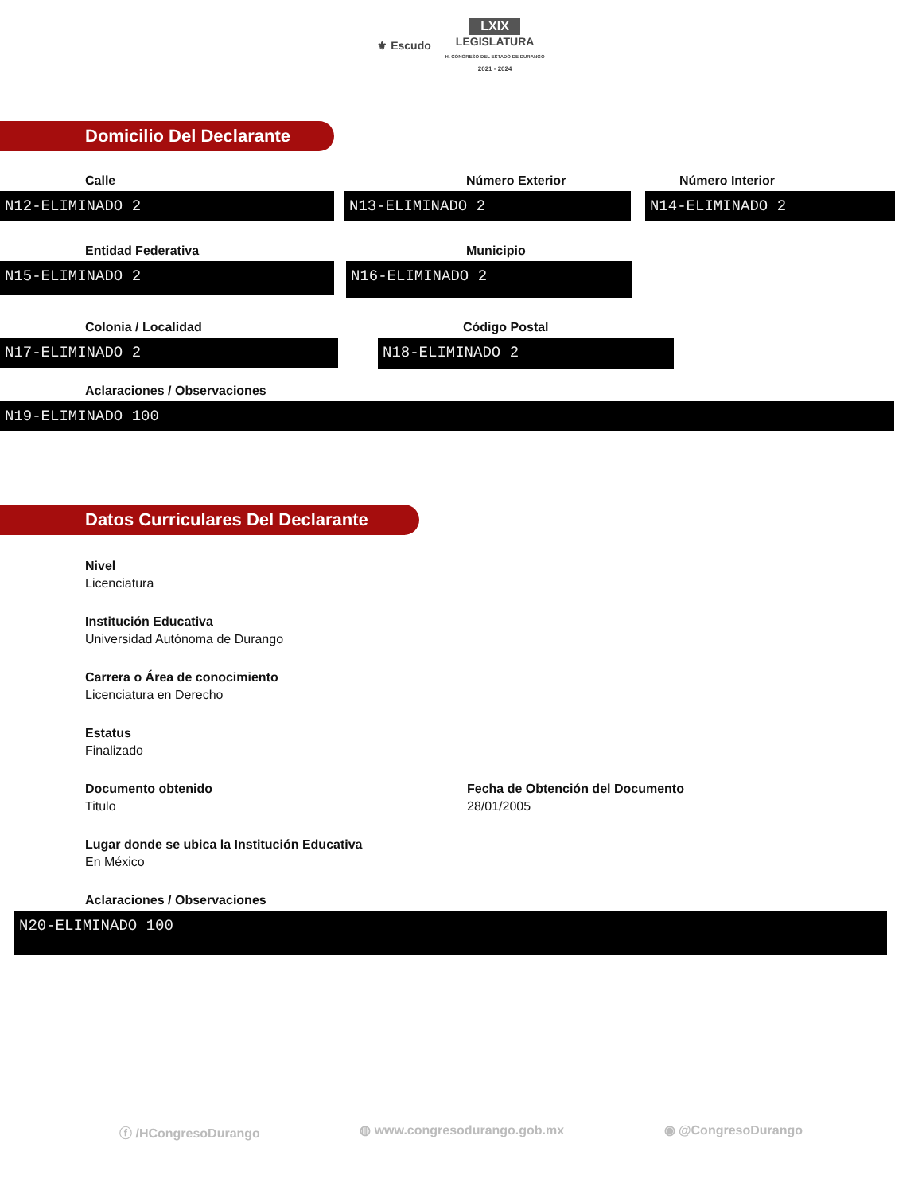⚜ Escudo LXIX
LEGISLATURA
H. CONGRESO DEL ESTADO DE DURANGO
2021 - 2024
Domicilio Del Declarante
Calle
N12-ELIMINADO 2
Número Exterior
N13-ELIMINADO 2
Número Interior
N14-ELIMINADO 2
Entidad Federativa
N15-ELIMINADO 2
Municipio
N16-ELIMINADO 2
Colonia / Localidad
N17-ELIMINADO 2
Código Postal
N18-ELIMINADO 2
Aclaraciones / Observaciones
N19-ELIMINADO 100
Datos Curriculares Del Declarante
Nivel
Licenciatura
Institución Educativa
Universidad Autónoma de Durango
Carrera o Área de conocimiento
Licenciatura en Derecho
Estatus
Finalizado
Documento obtenido
Titulo
Fecha de Obtención del Documento
28/01/2005
Lugar donde se ubica la Institución Educativa
En México
Aclaraciones / Observaciones
N20-ELIMINADO 100
ⓕ /HCongresoDurango ◍ www.congresodurango.gob.mx ◉ @CongresoDurango